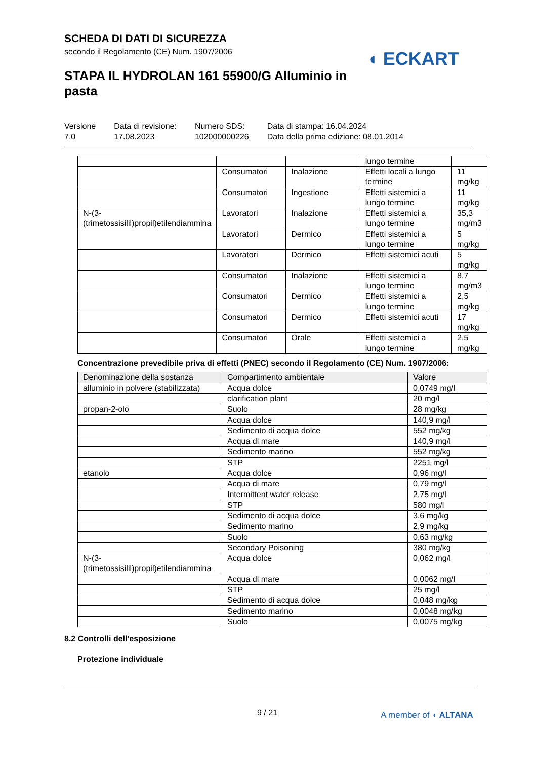SCHEDA DI DATI DI SICUREZZA
secondo il Regolamento (CE) Num. 1907/2006
◖ ECKART
STAPA IL HYDROLAN 161 55900/G Alluminio in pasta
Versione
7.0
Data di revisione:
17.08.2023
Numero SDS:
102000000226
Data di stampa: 16.04.2024
Data della prima edizione: 08.01.2014
| | | | lungo termine | |
| | Consumatori | Inalazione | Effetti locali a lungo termine | 11 mg/kg |
| | Consumatori | Ingestione | Effetti sistemici a lungo termine | 11 mg/kg |
| N-(3-(trimetossisilil)propil)etilendiammina | Lavoratori | Inalazione | Effetti sistemici a lungo termine | 35,3 mg/m3 |
| | Lavoratori | Dermico | Effetti sistemici a lungo termine | 5 mg/kg |
| | Lavoratori | Dermico | Effetti sistemici acuti | 5 mg/kg |
| | Consumatori | Inalazione | Effetti sistemici a lungo termine | 8,7 mg/m3 |
| | Consumatori | Dermico | Effetti sistemici a lungo termine | 2,5 mg/kg |
| | Consumatori | Dermico | Effetti sistemici acuti | 17 mg/kg |
| | Consumatori | Orale | Effetti sistemici a lungo termine | 2,5 mg/kg |
Concentrazione prevedibile priva di effetti (PNEC) secondo il Regolamento (CE) Num. 1907/2006:
| Denominazione della sostanza | Compartimento ambientale | Valore |
| --- | --- | --- |
| alluminio in polvere (stabilizzata) | Acqua dolce | 0,0749 mg/l |
| | clarification plant | 20 mg/l |
| propan-2-olo | Suolo | 28 mg/kg |
| | Acqua dolce | 140,9 mg/l |
| | Sedimento di acqua dolce | 552 mg/kg |
| | Acqua di mare | 140,9 mg/l |
| | Sedimento marino | 552 mg/kg |
| | STP | 2251 mg/l |
| etanolo | Acqua dolce | 0,96 mg/l |
| | Acqua di mare | 0,79 mg/l |
| | Intermittent water release | 2,75 mg/l |
| | STP | 580 mg/l |
| | Sedimento di acqua dolce | 3,6 mg/kg |
| | Sedimento marino | 2,9 mg/kg |
| | Suolo | 0,63 mg/kg |
| | Secondary Poisoning | 380 mg/kg |
| N-(3-(trimetossisilil)propil)etilendiammina | Acqua dolce | 0,062 mg/l |
| | Acqua di mare | 0,0062 mg/l |
| | STP | 25 mg/l |
| | Sedimento di acqua dolce | 0,048 mg/kg |
| | Sedimento marino | 0,0048 mg/kg |
| | Suolo | 0,0075 mg/kg |
8.2 Controlli dell'esposizione
Protezione individuale
9 / 21 A member of ◖ ALTANA